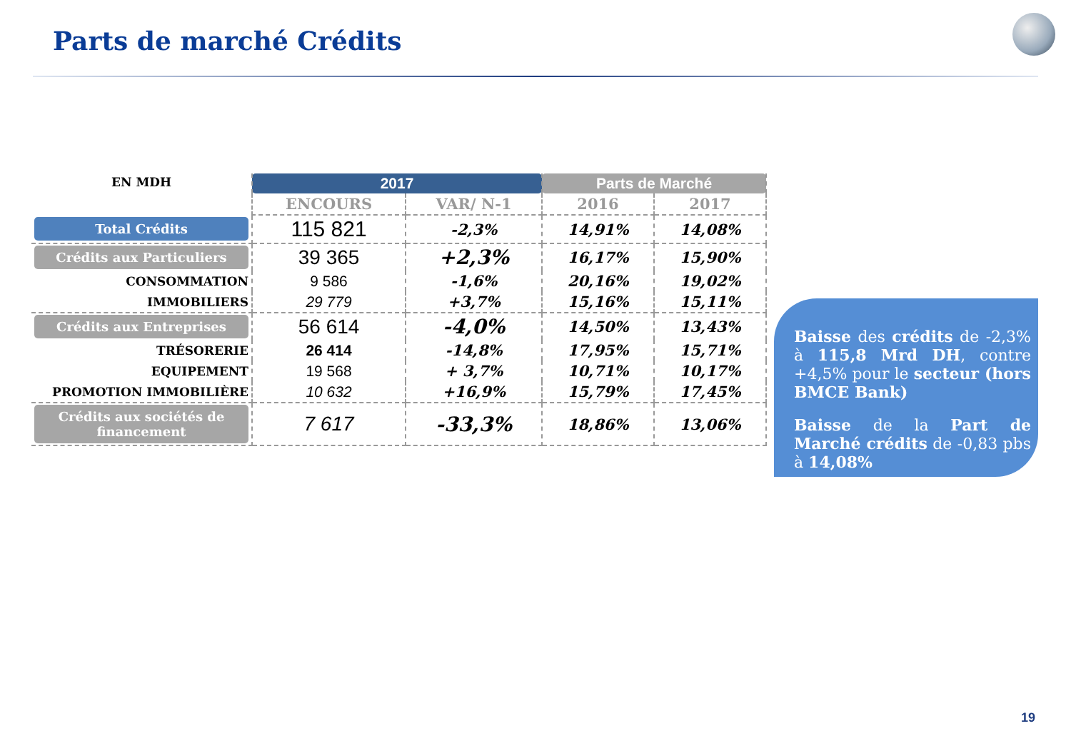Parts de marché Crédits
| EN MDH | 2017 | | Parts de Marché | |
| --- | --- | --- | --- | --- |
| | ENCOURS | VAR/ N-1 | 2016 | 2017 |
| Total Crédits | 115 821 | -2,3% | 14,91% | 14,08% |
| Crédits aux Particuliers | 39 365 | +2,3% | 16,17% | 15,90% |
| CONSOMMATION | 9 586 | -1,6% | 20,16% | 19,02% |
| IMMOBILIERS | 29 779 | +3,7% | 15,16% | 15,11% |
| Crédits aux Entreprises | 56 614 | -4,0% | 14,50% | 13,43% |
| TRÉSORERIE | 26 414 | -14,8% | 17,95% | 15,71% |
| EQUIPEMENT | 19 568 | + 3,7% | 10,71% | 10,17% |
| PROMOTION IMMOBILIÈRE | 10 632 | +16,9% | 15,79% | 17,45% |
| Crédits aux sociétés de financement | 7 617 | -33,3% | 18,86% | 13,06% |
Baisse des crédits de -2,3% à 115,8 Mrd DH, contre +4,5% pour le secteur (hors BMCE Bank)
Baisse de la Part de Marché crédits de -0,83 pbs à 14,08%
19